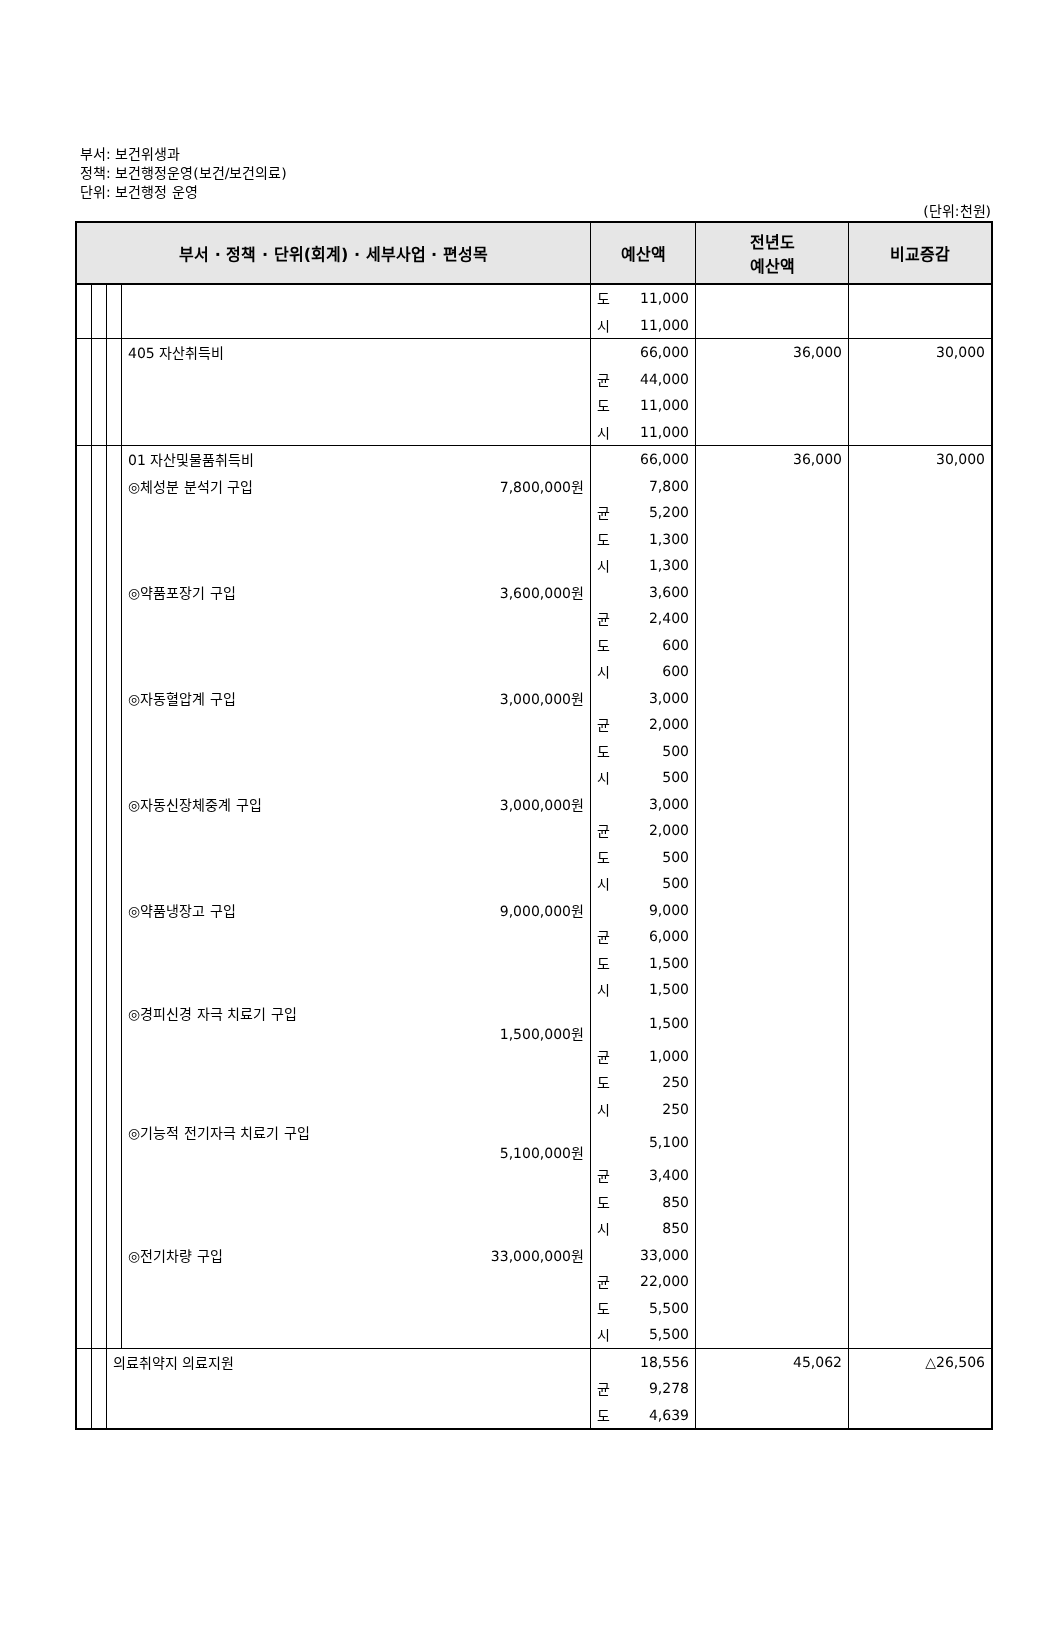부서: 보건위생과
정책: 보건행정운영(보건/보건의료)
단위: 보건행정 운영
(단위:천원)
| 부서 · 정책 · 단위(회계) · 세부사업 · 편성목 | | | | 예산액 | | 전년도 예산액 | 비교증감 |
| --- | --- | --- | --- | --- | --- | --- | --- |
| | | | | 도 | 11,000 | | |
| | | | | 시 | 11,000 | | |
| | | | 405 자산취득비 | | 66,000 | 36,000 | 30,000 |
| | | | | 균 | 44,000 | | |
| | | | | 도 | 11,000 | | |
| | | | | 시 | 11,000 | | |
| | | | 01 자산및물품취득비 | | 66,000 | 36,000 | 30,000 |
| | | | ◎체성분 분석기 구입 7,800,000원 | | 7,800 | | |
| | | | | 균 | 5,200 | | |
| | | | | 도 | 1,300 | | |
| | | | | 시 | 1,300 | | |
| | | | ◎약품포장기 구입 3,600,000원 | | 3,600 | | |
| | | | | 균 | 2,400 | | |
| | | | | 도 | 600 | | |
| | | | | 시 | 600 | | |
| | | | ◎자동혈압계 구입 3,000,000원 | | 3,000 | | |
| | | | | 균 | 2,000 | | |
| | | | | 도 | 500 | | |
| | | | | 시 | 500 | | |
| | | | ◎자동신장체중계 구입 3,000,000원 | | 3,000 | | |
| | | | | 균 | 2,000 | | |
| | | | | 도 | 500 | | |
| | | | | 시 | 500 | | |
| | | | ◎약품냉장고 구입 9,000,000원 | | 9,000 | | |
| | | | | 균 | 6,000 | | |
| | | | | 도 | 1,500 | | |
| | | | | 시 | 1,500 | | |
| | | | ◎경피신경 자극 치료기 구입 1,500,000원 | | 1,500 | | |
| | | | | 균 | 1,000 | | |
| | | | | 도 | 250 | | |
| | | | | 시 | 250 | | |
| | | | ◎기능적 전기자극 치료기 구입 5,100,000원 | | 5,100 | | |
| | | | | 균 | 3,400 | | |
| | | | | 도 | 850 | | |
| | | | | 시 | 850 | | |
| | | | ◎전기차량 구입 33,000,000원 | | 33,000 | | |
| | | | | 균 | 22,000 | | |
| | | | | 도 | 5,500 | | |
| | | | | 시 | 5,500 | | |
| | | 의료취약지 의료지원 | | | 18,556 | 45,062 | △26,506 |
| | | | | 균 | 9,278 | | |
| | | | | 도 | 4,639 | | |